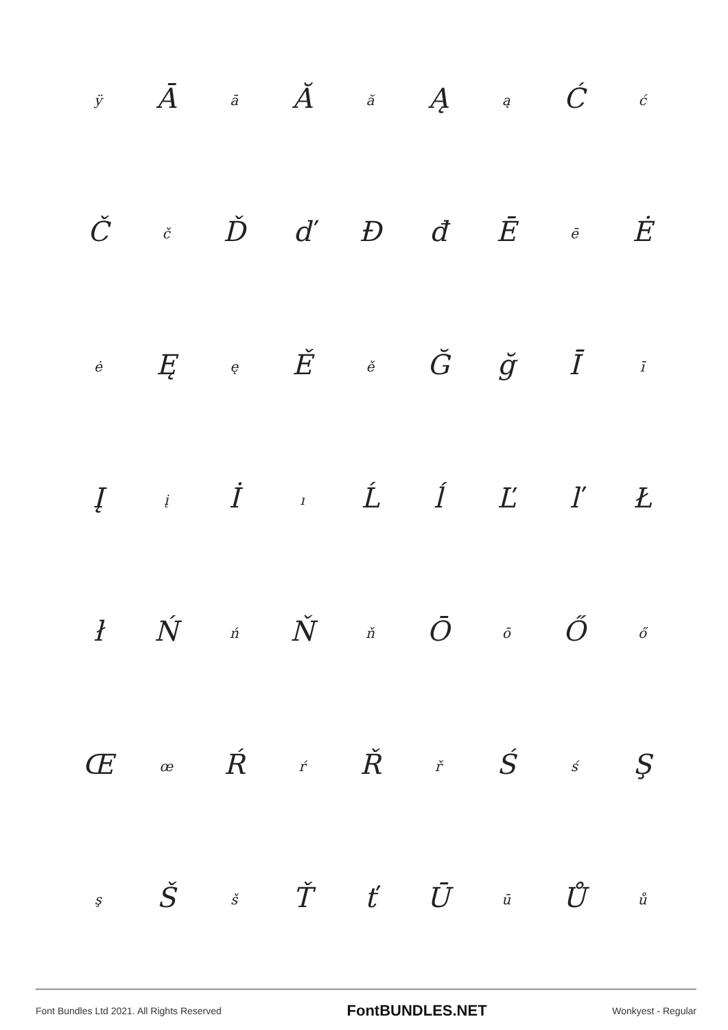ÿ Ā ā Ă ă Ą ą Ć ć
Čč ĎďĐđĒ ē Ė
ė Ę ę Ě ě Ğ ğ Ī ī
Įį İ ı ĹĺĽľŁ
ł Ń ń Ň ň Ō ō Ő ő
Œœ Ŕ ŕ Ř ř Ś ś Ş
ş Š š Ť ť Ū ū Ů ů
Font Bundles Ltd 2021. All Rights Reserved FontBUNDLES.NET Wonkyest - Regular